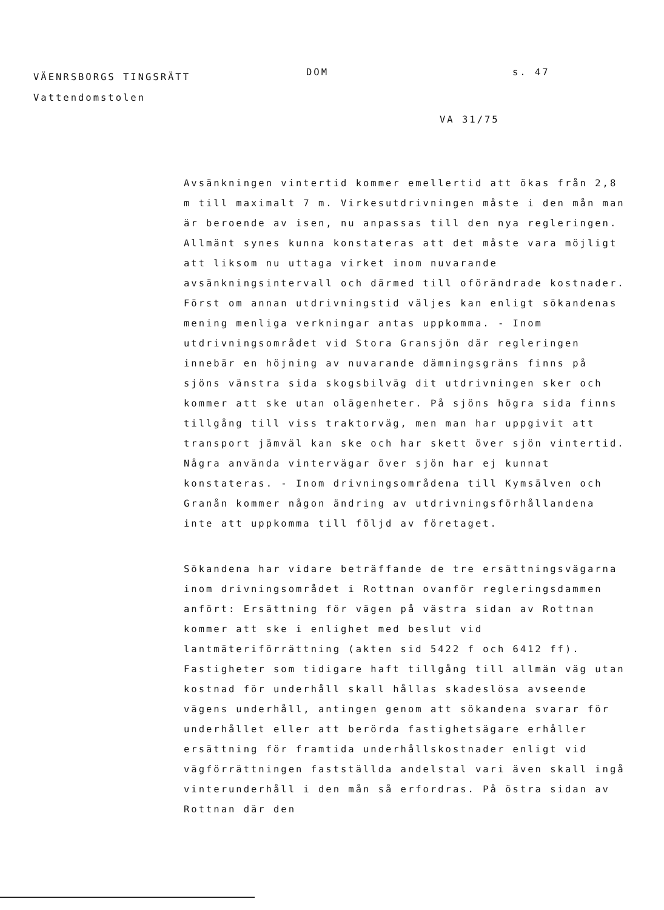VÄENRSBORGS TINGSRÄTT
Vattendomstolen
DOM s. 47
VA 31/75
Avsänkningen vintertid kommer emellertid att ökas från 2,8 m till maximalt 7 m. Virkesutdrivningen måste i den mån man är beroende av isen, nu anpassas till den nya regleringen. Allmänt synes kunna konstateras att det måste vara möjligt att liksom nu uttaga virket inom nuvarande avsänkningsintervall och därmed till oförändrade kostnader. Först om annan utdrivningstid välјes kan enligt sökandenas mening menliga verkningar antas uppkomma. - Inom utdrivningsområdet vid Stora Gransjön där regleringen innebär en höjning av nuvarande dämningsgräns finns på sjöns vänstra sida skogsbilväg dit utdrivningen sker och kommer att ske utan olägenheter. På sjöns högra sida finns tillgång till viss traktorväg, men man har uppgivit att transport jämväl kan ske och har skett över sjön vintertid. Några använda vintervägar över sjön har ej kunnat konstateras. - Inom drivningsområdena till Kymsälven och Granån kommer någon ändring av utdrivningsförhållandena inte att uppkomma till följd av företaget.
Sökandena har vidare beträffande de tre ersättningsvägarna inom drivningsområdet i Rottnan ovanför regleringsdammen anfört: Ersättning för vägen på västra sidan av Rottnan kommer att ske i enlighet med beslut vid lantmäteriförrättning (akten sid 5422 f och 6412 ff). Fastigheter som tidigare haft tillgång till allmän väg utan kostnad för underhåll skall hållas skadeslösa avseende vägens underhåll, antingen genom att sökandena svarar för underhållet eller att berörda fastighetsägare erhåller ersättning för framtida underhållskostnader enligt vid vägförrättningen fastställda andelstal vari även skall ingå vinterunderhåll i den mån så erfordras. På östra sidan av Rottnan där den